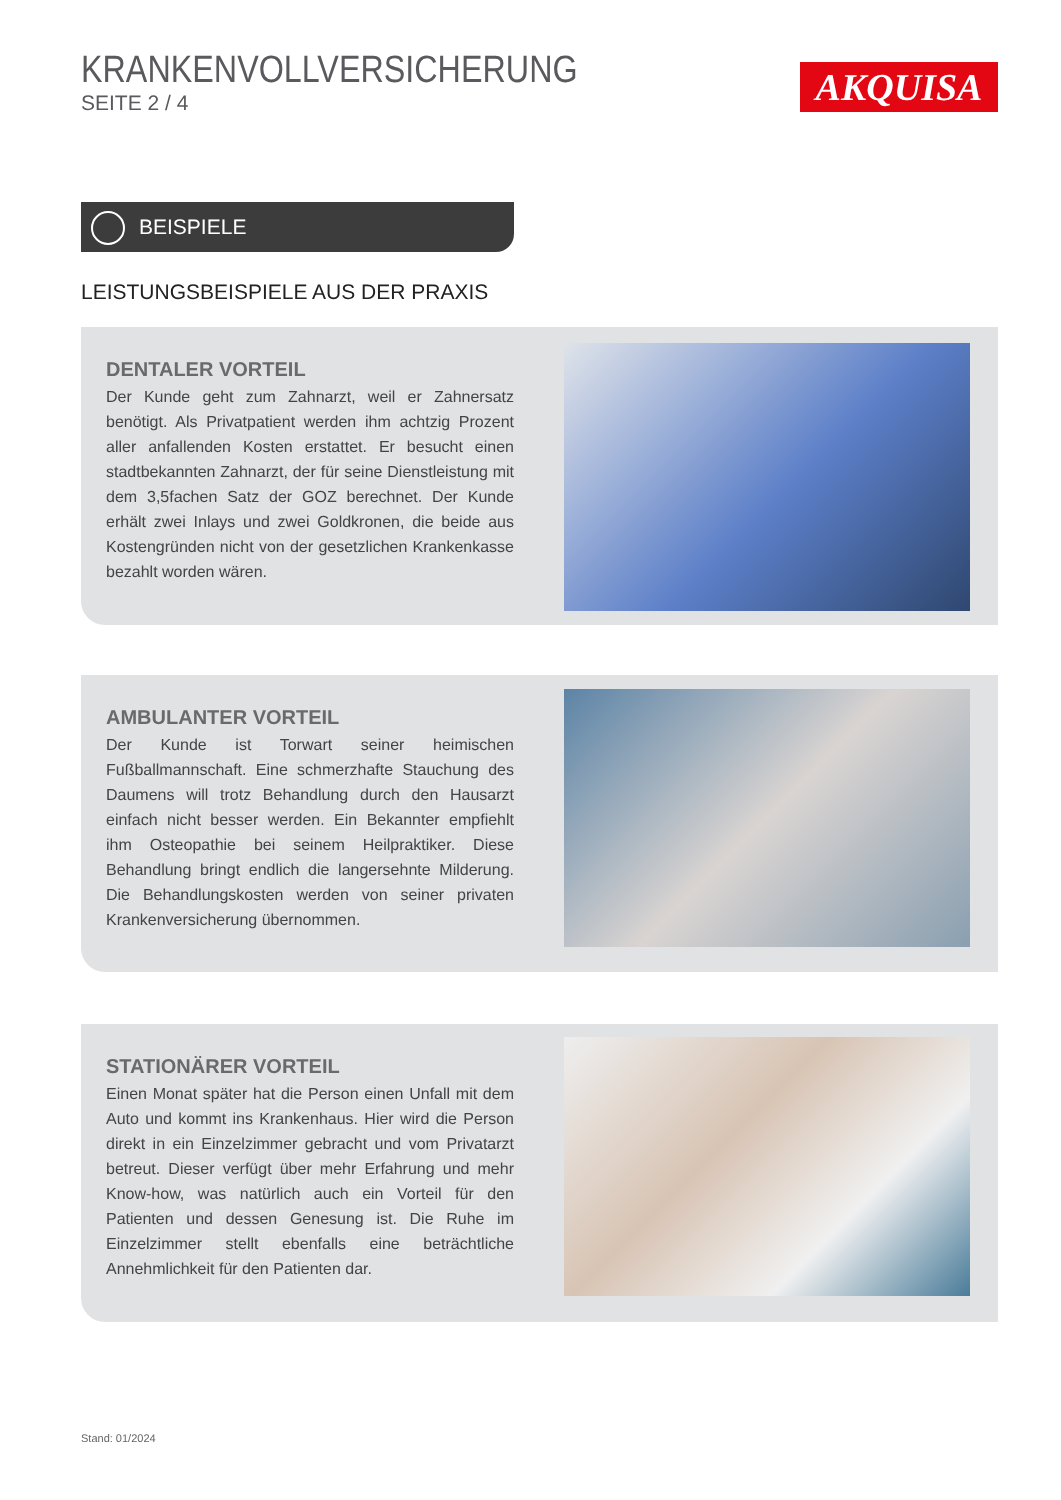KRANKENVOLLVERSICHERUNG
SEITE 2 / 4
AKQUISA
BEISPIELE
LEISTUNGSBEISPIELE AUS DER PRAXIS
DENTALER VORTEIL
Der Kunde geht zum Zahnarzt, weil er Zahnersatz benötigt. Als Privatpatient werden ihm achtzig Prozent aller anfallenden Kosten erstattet. Er besucht einen stadtbekannten Zahnarzt, der für seine Dienstleistung mit dem 3,5fachen Satz der GOZ berechnet. Der Kunde erhält zwei Inlays und zwei Goldkronen, die beide aus Kostengründen nicht von der gesetzlichen Krankenkasse bezahlt worden wären.
AMBULANTER VORTEIL
Der Kunde ist Torwart seiner heimischen Fußballmannschaft. Eine schmerzhafte Stauchung des Daumens will trotz Behandlung durch den Hausarzt einfach nicht besser werden. Ein Bekannter empfiehlt ihm Osteopathie bei seinem Heilpraktiker. Diese Behandlung bringt endlich die langersehnte Milderung. Die Behandlungskosten werden von seiner privaten Krankenversicherung übernommen.
STATIONÄRER VORTEIL
Einen Monat später hat die Person einen Unfall mit dem Auto und kommt ins Krankenhaus. Hier wird die Person direkt in ein Einzelzimmer gebracht und vom Privatarzt betreut. Dieser verfügt über mehr Erfahrung und mehr Know-how, was natürlich auch ein Vorteil für den Patienten und dessen Genesung ist. Die Ruhe im Einzelzimmer stellt ebenfalls eine beträchtliche Annehmlichkeit für den Patienten dar.
Stand: 01/2024